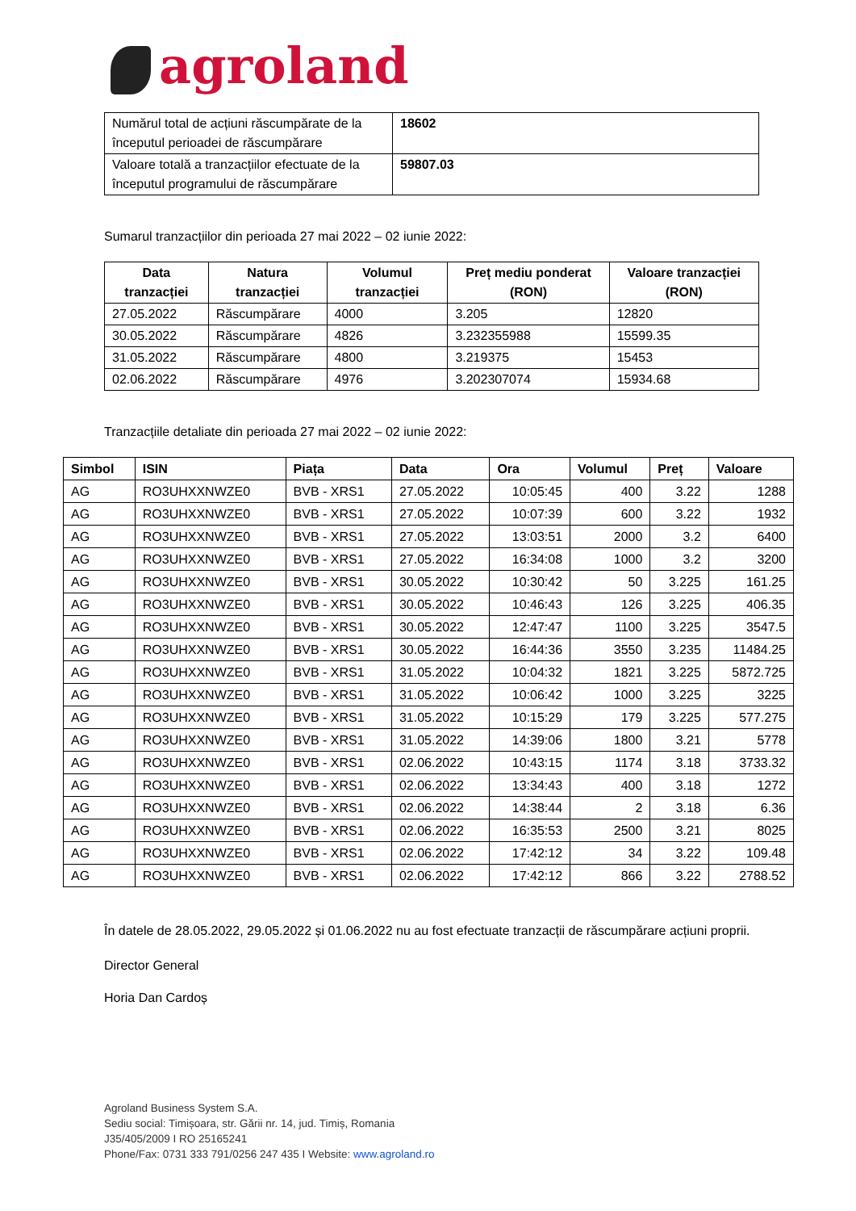agroland
| Numărul total de acțiuni răscumpărate de la începutul perioadei de răscumpărare | 18602 |
| Valoare totală a tranzacțiilor efectuate de la începutul programului de răscumpărare | 59807.03 |
Sumarul tranzacțiilor din perioada 27 mai 2022 – 02 iunie 2022:
| Data tranzacției | Natura tranzacției | Volumul tranzacției | Preț mediu ponderat (RON) | Valoare tranzacției (RON) |
| --- | --- | --- | --- | --- |
| 27.05.2022 | Răscumpărare | 4000 | 3.205 | 12820 |
| 30.05.2022 | Răscumpărare | 4826 | 3.232355988 | 15599.35 |
| 31.05.2022 | Răscumpărare | 4800 | 3.219375 | 15453 |
| 02.06.2022 | Răscumpărare | 4976 | 3.202307074 | 15934.68 |
Tranzacțiile detaliate din perioada 27 mai 2022 – 02 iunie 2022:
| Simbol | ISIN | Piața | Data | Ora | Volumul | Preț | Valoare |
| --- | --- | --- | --- | --- | --- | --- | --- |
| AG | RO3UHXXNWZE0 | BVB - XRS1 | 27.05.2022 | 10:05:45 | 400 | 3.22 | 1288 |
| AG | RO3UHXXNWZE0 | BVB - XRS1 | 27.05.2022 | 10:07:39 | 600 | 3.22 | 1932 |
| AG | RO3UHXXNWZE0 | BVB - XRS1 | 27.05.2022 | 13:03:51 | 2000 | 3.2 | 6400 |
| AG | RO3UHXXNWZE0 | BVB - XRS1 | 27.05.2022 | 16:34:08 | 1000 | 3.2 | 3200 |
| AG | RO3UHXXNWZE0 | BVB - XRS1 | 30.05.2022 | 10:30:42 | 50 | 3.225 | 161.25 |
| AG | RO3UHXXNWZE0 | BVB - XRS1 | 30.05.2022 | 10:46:43 | 126 | 3.225 | 406.35 |
| AG | RO3UHXXNWZE0 | BVB - XRS1 | 30.05.2022 | 12:47:47 | 1100 | 3.225 | 3547.5 |
| AG | RO3UHXXNWZE0 | BVB - XRS1 | 30.05.2022 | 16:44:36 | 3550 | 3.235 | 11484.25 |
| AG | RO3UHXXNWZE0 | BVB - XRS1 | 31.05.2022 | 10:04:32 | 1821 | 3.225 | 5872.725 |
| AG | RO3UHXXNWZE0 | BVB - XRS1 | 31.05.2022 | 10:06:42 | 1000 | 3.225 | 3225 |
| AG | RO3UHXXNWZE0 | BVB - XRS1 | 31.05.2022 | 10:15:29 | 179 | 3.225 | 577.275 |
| AG | RO3UHXXNWZE0 | BVB - XRS1 | 31.05.2022 | 14:39:06 | 1800 | 3.21 | 5778 |
| AG | RO3UHXXNWZE0 | BVB - XRS1 | 02.06.2022 | 10:43:15 | 1174 | 3.18 | 3733.32 |
| AG | RO3UHXXNWZE0 | BVB - XRS1 | 02.06.2022 | 13:34:43 | 400 | 3.18 | 1272 |
| AG | RO3UHXXNWZE0 | BVB - XRS1 | 02.06.2022 | 14:38:44 | 2 | 3.18 | 6.36 |
| AG | RO3UHXXNWZE0 | BVB - XRS1 | 02.06.2022 | 16:35:53 | 2500 | 3.21 | 8025 |
| AG | RO3UHXXNWZE0 | BVB - XRS1 | 02.06.2022 | 17:42:12 | 34 | 3.22 | 109.48 |
| AG | RO3UHXXNWZE0 | BVB - XRS1 | 02.06.2022 | 17:42:12 | 866 | 3.22 | 2788.52 |
În datele de 28.05.2022, 29.05.2022 și 01.06.2022 nu au fost efectuate tranzacții de răscumpărare acțiuni proprii.
Director General
Horia Dan Cardoș
Agroland Business System S.A.
Sediu social: Timișoara, str. Gării nr. 14, jud. Timiș, Romania
J35/405/2009 I RO 25165241
Phone/Fax: 0731 333 791/0256 247 435 I Website: www.agroland.ro